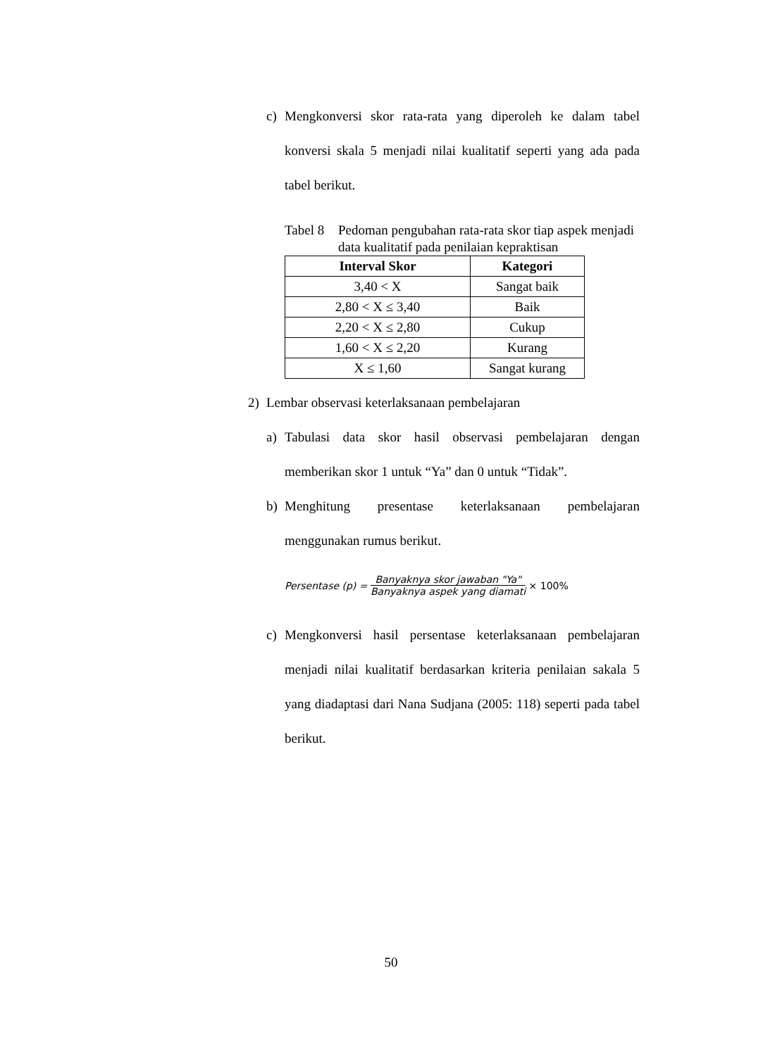c) Mengkonversi skor rata-rata yang diperoleh ke dalam tabel konversi skala 5 menjadi nilai kualitatif seperti yang ada pada tabel berikut.
Tabel 8 Pedoman pengubahan rata-rata skor tiap aspek menjadi data kualitatif pada penilaian kepraktisan
| Interval Skor | Kategori |
| --- | --- |
| 3,40 < X | Sangat baik |
| 2,80 < X ≤ 3,40 | Baik |
| 2,20 < X ≤ 2,80 | Cukup |
| 1,60 < X ≤ 2,20 | Kurang |
| X ≤ 1,60 | Sangat kurang |
2) Lembar observasi keterlaksanaan pembelajaran
a) Tabulasi data skor hasil observasi pembelajaran dengan memberikan skor 1 untuk “Ya” dan 0 untuk “Tidak”.
b) Menghitung presentase keterlaksanaan pembelajaran menggunakan rumus berikut.
Persentase (p) = Banyaknya skor jawaban "Ya" Banyaknya aspek yang diamati × 100%
c) Mengkonversi hasil persentase keterlaksanaan pembelajaran menjadi nilai kualitatif berdasarkan kriteria penilaian sakala 5 yang diadaptasi dari Nana Sudjana (2005: 118) seperti pada tabel berikut.
50